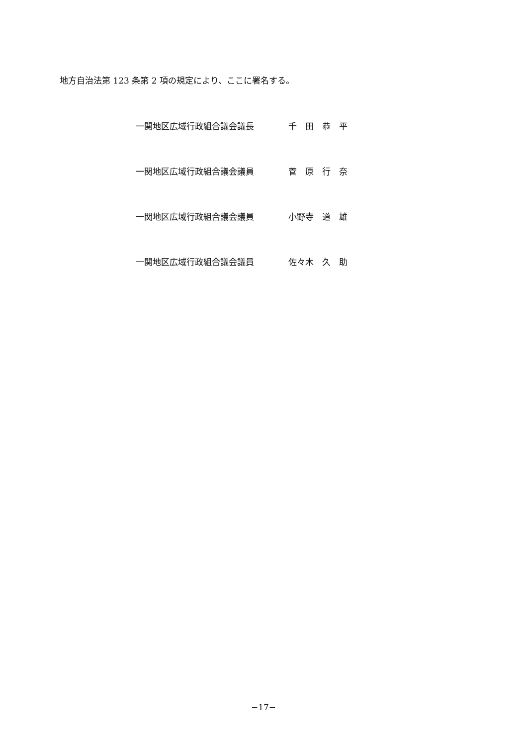地方自治法第 123 条第 2 項の規定により、ここに署名する。
一関地区広域行政組合議会議長 千　田　恭　平
一関地区広域行政組合議会議員 菅　原　行　奈
一関地区広域行政組合議会議員 小野寺　道　雄
一関地区広域行政組合議会議員 佐々木　久　助
−17−